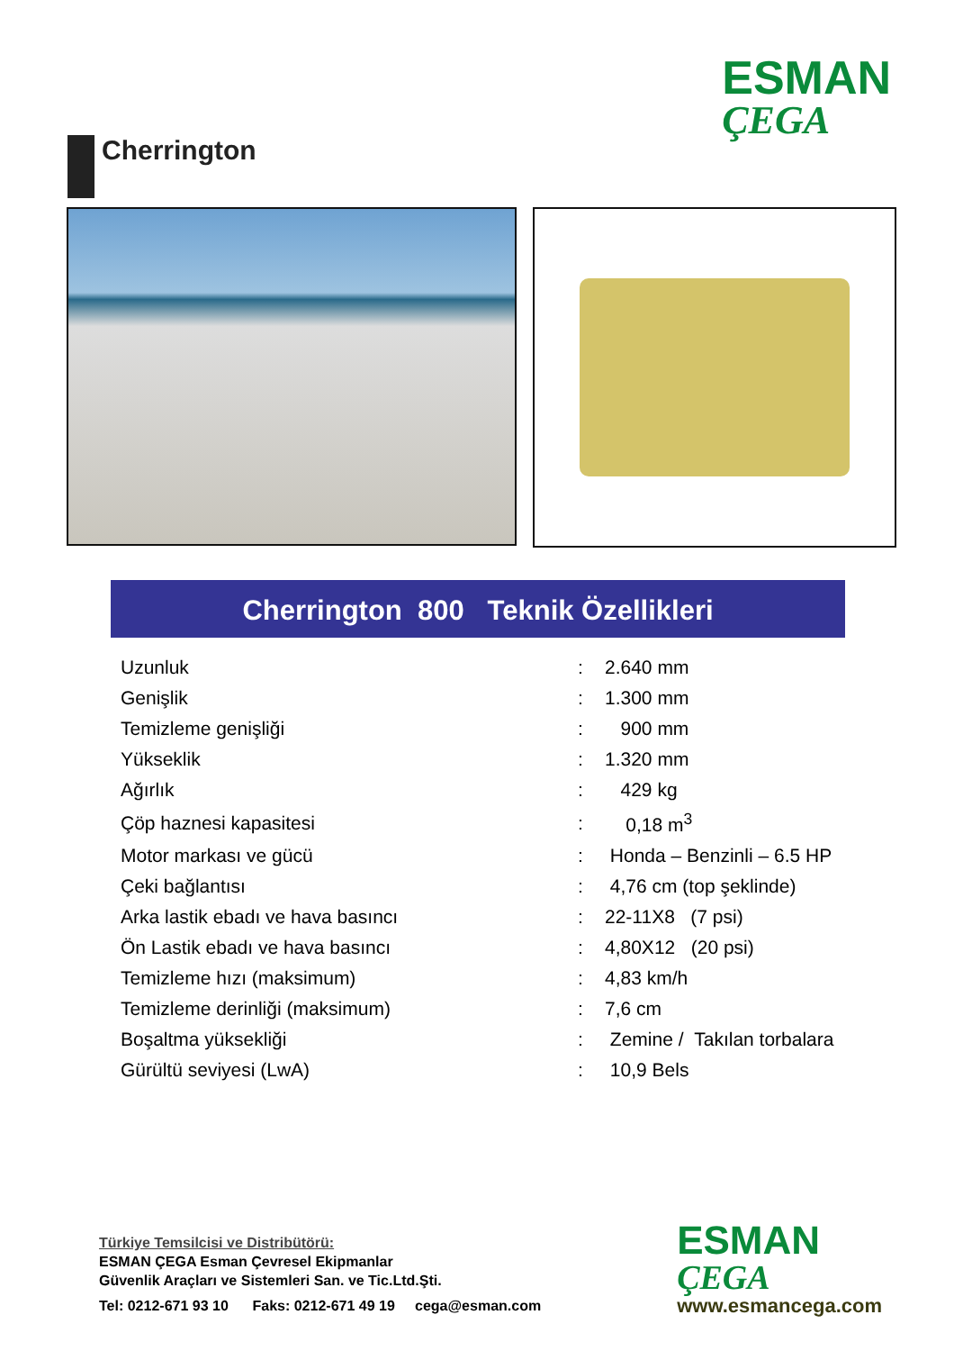Cherrington
ESMAN
ÇEGA
Cherrington 800 Teknik Özellikleri
| Uzunluk | : | 2.640 mm |
| Genişlik | : | 1.300 mm |
| Temizleme genişliği | : | 900 mm |
| Yükseklik | : | 1.320 mm |
| Ağırlık | : | 429 kg |
| Çöp haznesi kapasitesi | : | 0,18 m<sup>3</sup> |
| Motor markası ve gücü | : | Honda – Benzinli – 6.5 HP |
| Çeki bağlantısı | : | 4,76 cm (top şeklinde) |
| Arka lastik ebadı ve hava basıncı | : | 22-11X8 (7 psi) |
| Ön Lastik ebadı ve hava basıncı | : | 4,80X12 (20 psi) |
| Temizleme hızı (maksimum) | : | 4,83 km/h |
| Temizleme derinliği (maksimum) | : | 7,6 cm |
| Boşaltma yüksekliği | : | Zemine / Takılan torbalara |
| Gürültü seviyesi (LwA) | : | 10,9 Bels |
Türkiye Temsilcisi ve Distribütörü:
ESMAN ÇEGA Esman Çevresel Ekipmanlar
Güvenlik Araçları ve Sistemleri San. ve Tic.Ltd.Şti.
Tel: 0212-671 93 10 Faks: 0212-671 49 19 cega@esman.com
ESMAN
ÇEGA
www.esmancega.com